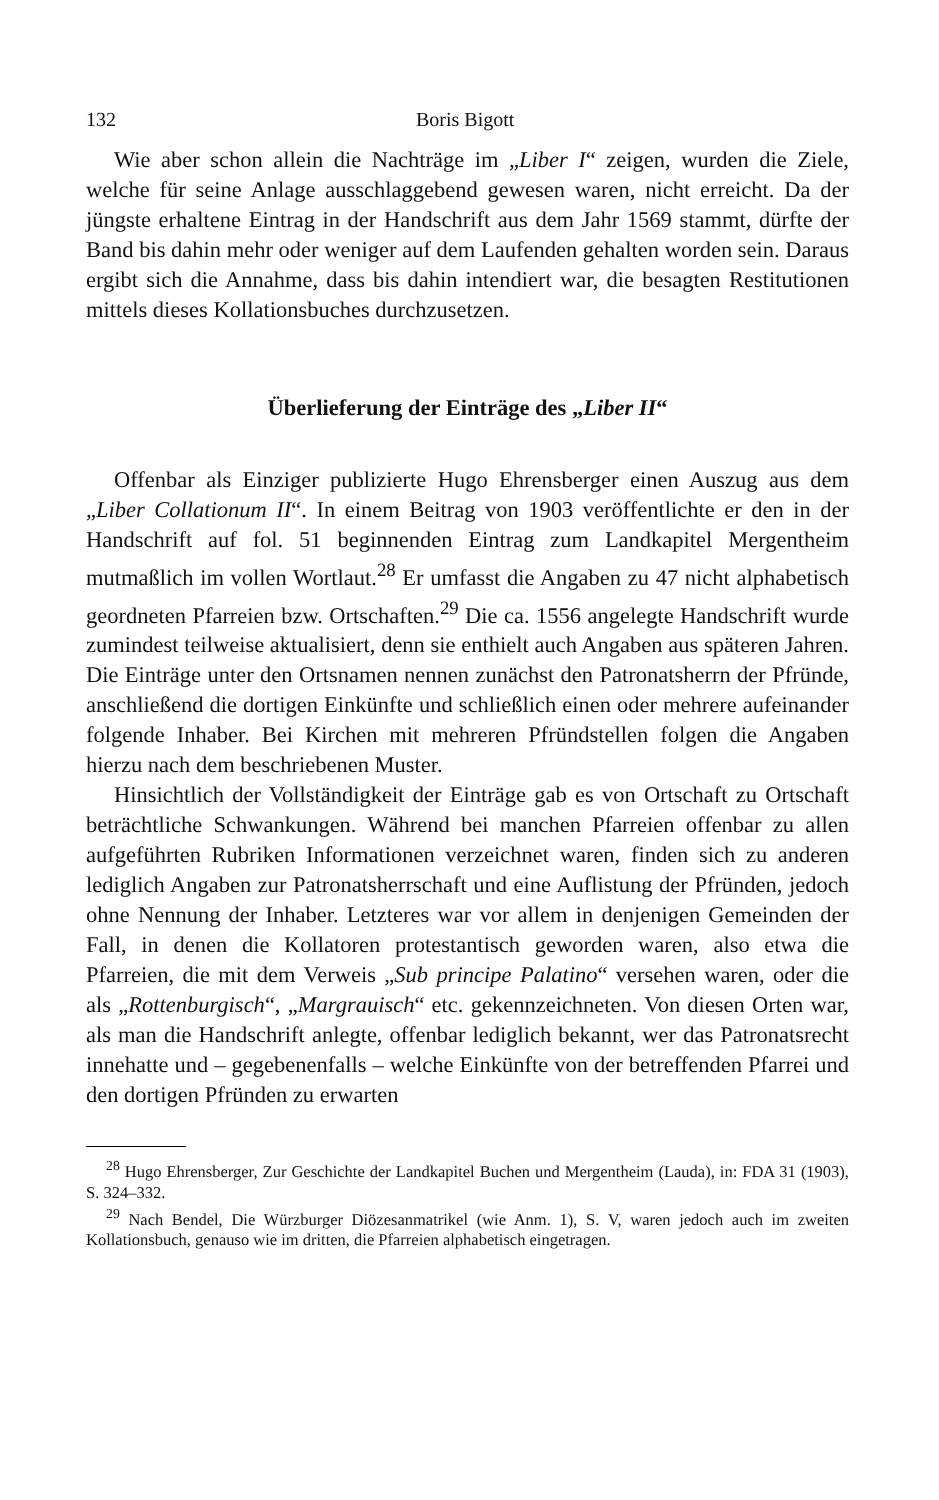132 Boris Bigott
Wie aber schon allein die Nachträge im „Liber I“ zeigen, wurden die Ziele, welche für seine Anlage ausschlaggebend gewesen waren, nicht erreicht. Da der jüngste erhaltene Eintrag in der Handschrift aus dem Jahr 1569 stammt, dürfte der Band bis dahin mehr oder weniger auf dem Laufenden gehalten worden sein. Daraus ergibt sich die Annahme, dass bis dahin intendiert war, die besagten Restitutionen mittels dieses Kollationsbuches durchzusetzen.
Überlieferung der Einträge des „Liber II“
Offenbar als Einziger publizierte Hugo Ehrensberger einen Auszug aus dem „Liber Collationum II“. In einem Beitrag von 1903 veröffentlichte er den in der Handschrift auf fol. 51 beginnenden Eintrag zum Landkapitel Mergentheim mutmaßlich im vollen Wortlaut.<sup>28</sup> Er umfasst die Angaben zu 47 nicht alphabetisch geordneten Pfarreien bzw. Ortschaften.<sup>29</sup> Die ca. 1556 angelegte Handschrift wurde zumindest teilweise aktualisiert, denn sie enthielt auch Angaben aus späteren Jahren. Die Einträge unter den Ortsnamen nennen zunächst den Patronatsherrn der Pfründe, anschließend die dortigen Einkünfte und schließlich einen oder mehrere aufeinander folgende Inhaber. Bei Kirchen mit mehreren Pfründstellen folgen die Angaben hierzu nach dem beschriebenen Muster.
Hinsichtlich der Vollständigkeit der Einträge gab es von Ortschaft zu Ortschaft beträchtliche Schwankungen. Während bei manchen Pfarreien offenbar zu allen aufgeführten Rubriken Informationen verzeichnet waren, finden sich zu anderen lediglich Angaben zur Patronatsherrschaft und eine Auflistung der Pfründen, jedoch ohne Nennung der Inhaber. Letzteres war vor allem in denjenigen Gemeinden der Fall, in denen die Kollatoren protestantisch geworden waren, also etwa die Pfarreien, die mit dem Verweis „Sub principe Palatino“ versehen waren, oder die als „Rottenburgisch“, „Margrauisch“ etc. gekennzeichneten. Von diesen Orten war, als man die Handschrift anlegte, offenbar lediglich bekannt, wer das Patronatsrecht innehatte und – gegebenenfalls – welche Einkünfte von der betreffenden Pfarrei und den dortigen Pfründen zu erwarten
<sup>28</sup> Hugo Ehrensberger, Zur Geschichte der Landkapitel Buchen und Mergentheim (Lauda), in: FDA 31 (1903), S. 324–332.
<sup>29</sup> Nach Bendel, Die Würzburger Diözesanmatrikel (wie Anm. 1), S. V, waren jedoch auch im zweiten Kollationsbuch, genauso wie im dritten, die Pfarreien alphabetisch eingetragen.